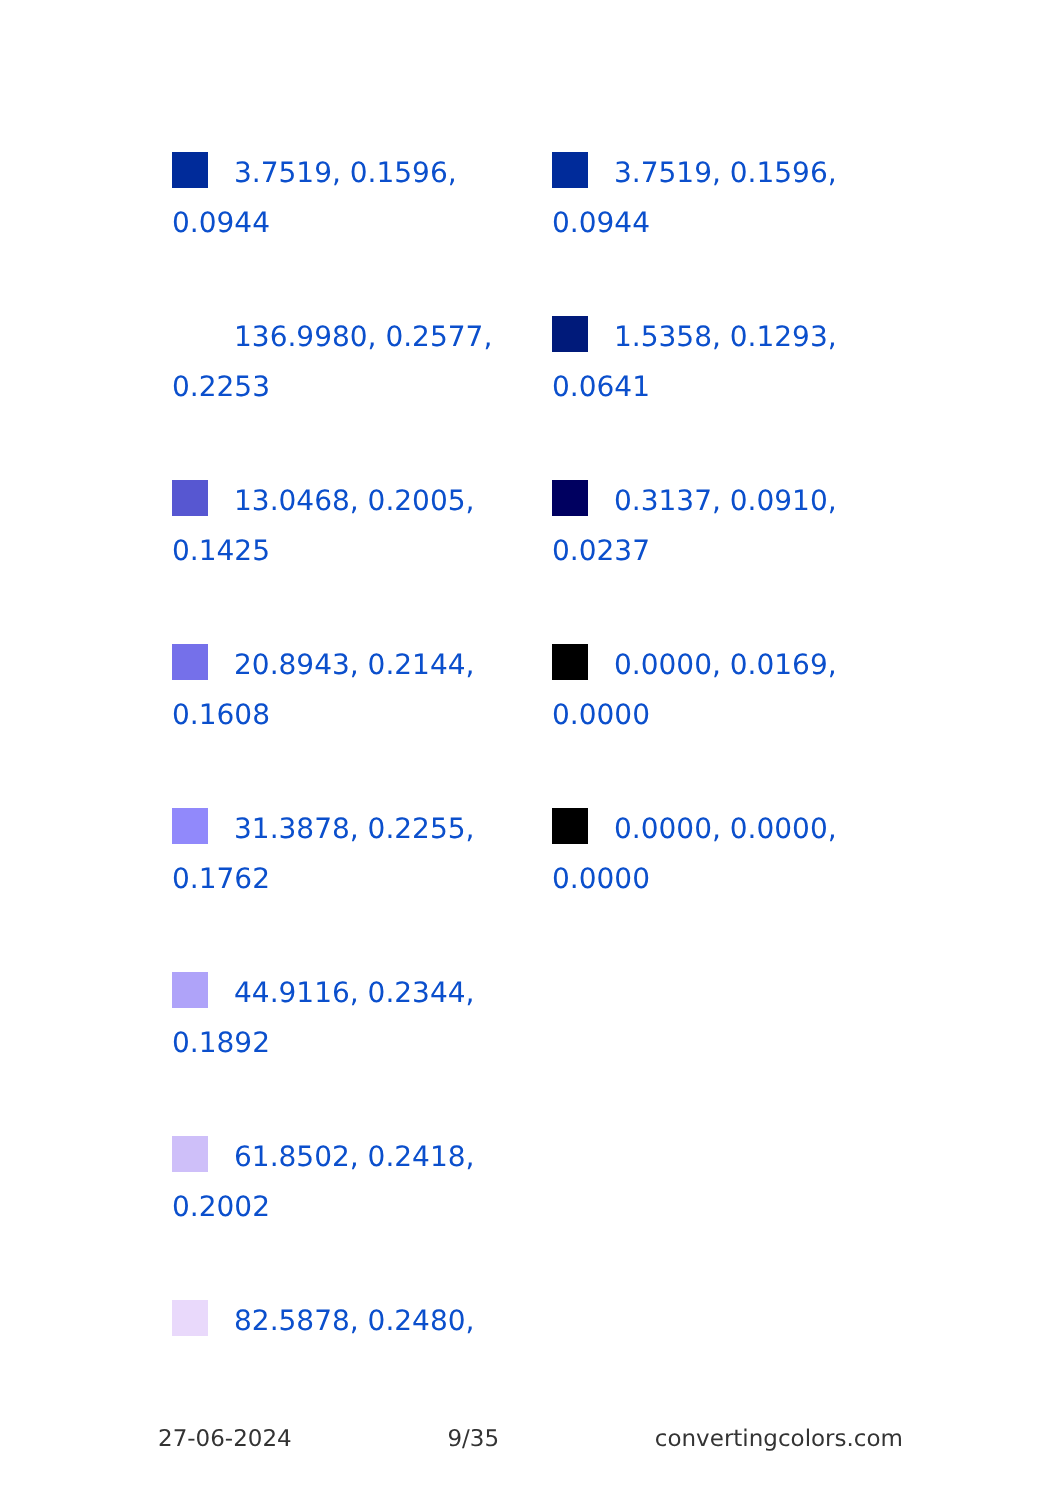3.7519, 0.1596, 0.0944
136.9980, 0.2577, 0.2253
13.0468, 0.2005, 0.1425
20.8943, 0.2144, 0.1608
31.3878, 0.2255, 0.1762
44.9116, 0.2344, 0.1892
61.8502, 0.2418, 0.2002
82.5878, 0.2480,
3.7519, 0.1596, 0.0944
1.5358, 0.1293, 0.0641
0.3137, 0.0910, 0.0237
0.0000, 0.0169, 0.0000
0.0000, 0.0000, 0.0000
27-06-2024 9/35 convertingcolors.com